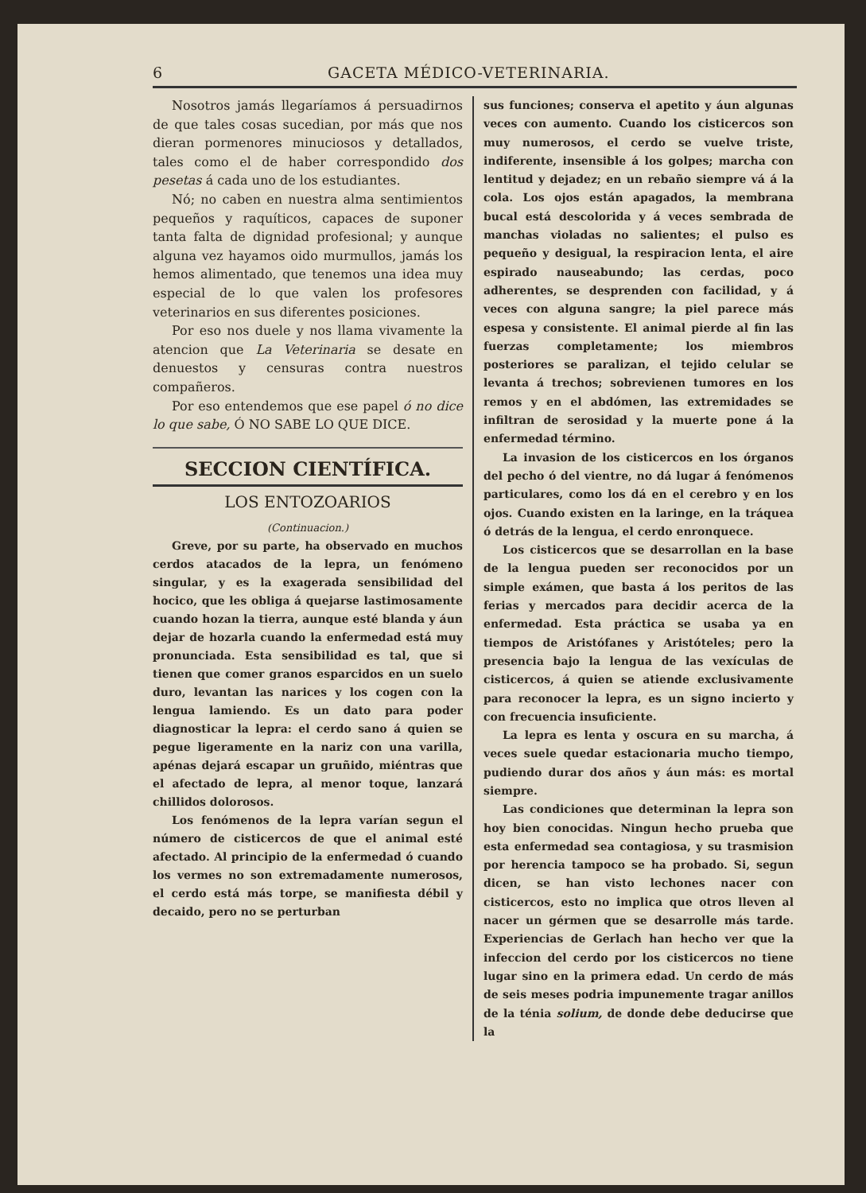6 GACETA MÉDICO-VETERINARIA.
Nosotros jamás llegaríamos á persuadirnos de que tales cosas sucedian, por más que nos dieran pormenores minuciosos y detallados, tales como el de haber correspondido dos pesetas á cada uno de los estudiantes.
Nó; no caben en nuestra alma sentimientos pequeños y raquíticos, capaces de suponer tanta falta de dignidad profesional; y aunque alguna vez hayamos oido murmullos, jamás los hemos alimentado, que tenemos una idea muy especial de lo que valen los profesores veterinarios en sus diferentes posiciones.
Por eso nos duele y nos llama vivamente la atencion que La Veterinaria se desate en denuestos y censuras contra nuestros compañeros.
Por eso entendemos que ese papel ó no dice lo que sabe, Ó NO SABE LO QUE DICE.
SECCION CIENTÍFICA.
LOS ENTOZOARIOS
(Continuacion.)
Greve, por su parte, ha observado en muchos cerdos atacados de la lepra, un fenómeno singular, y es la exagerada sensibilidad del hocico, que les obliga á quejarse lastimosamente cuando hozan la tierra, aunque esté blanda y áun dejar de hozarla cuando la enfermedad está muy pronunciada. Esta sensibilidad es tal, que si tienen que comer granos esparcidos en un suelo duro, levantan las narices y los cogen con la lengua lamiendo. Es un dato para poder diagnosticar la lepra: el cerdo sano á quien se pegue ligeramente en la nariz con una varilla, apénas dejará escapar un gruñido, miéntras que el afectado de lepra, al menor toque, lanzará chillidos dolorosos.
Los fenómenos de la lepra varían segun el número de cisticercos de que el animal esté afectado. Al principio de la enfermedad ó cuando los vermes no son extremadamente numerosos, el cerdo está más torpe, se manifiesta débil y decaido, pero no se perturban
sus funciones; conserva el apetito y áun algunas veces con aumento. Cuando los cisticercos son muy numerosos, el cerdo se vuelve triste, indiferente, insensible á los golpes; marcha con lentitud y dejadez; en un rebaño siempre vá á la cola. Los ojos están apagados, la membrana bucal está descolorida y á veces sembrada de manchas violadas no salientes; el pulso es pequeño y desigual, la respiracion lenta, el aire espirado nauseabundo; las cerdas, poco adherentes, se desprenden con facilidad, y á veces con alguna sangre; la piel parece más espesa y consistente. El animal pierde al fin las fuerzas completamente; los miembros posteriores se paralizan, el tejido celular se levanta á trechos; sobrevienen tumores en los remos y en el abdómen, las extremidades se infiltran de serosidad y la muerte pone á la enfermedad término.
La invasion de los cisticercos en los órganos del pecho ó del vientre, no dá lugar á fenómenos particulares, como los dá en el cerebro y en los ojos. Cuando existen en la laringe, en la tráquea ó detrás de la lengua, el cerdo enronquece.
Los cisticercos que se desarrollan en la base de la lengua pueden ser reconocidos por un simple exámen, que basta á los peritos de las ferias y mercados para decidir acerca de la enfermedad. Esta práctica se usaba ya en tiempos de Aristófanes y Aristóteles; pero la presencia bajo la lengua de las vexículas de cisticercos, á quien se atiende exclusivamente para reconocer la lepra, es un signo incierto y con frecuencia insuficiente.
La lepra es lenta y oscura en su marcha, á veces suele quedar estacionaria mucho tiempo, pudiendo durar dos años y áun más: es mortal siempre.
Las condiciones que determinan la lepra son hoy bien conocidas. Ningun hecho prueba que esta enfermedad sea contagiosa, y su trasmision por herencia tampoco se ha probado. Si, segun dicen, se han visto lechones nacer con cisticercos, esto no implica que otros lleven al nacer un gérmen que se desarrolle más tarde. Experiencias de Gerlach han hecho ver que la infeccion del cerdo por los cisticercos no tiene lugar sino en la primera edad. Un cerdo de más de seis meses podria impunemente tragar anillos de la ténia solium, de donde debe deducirse que la